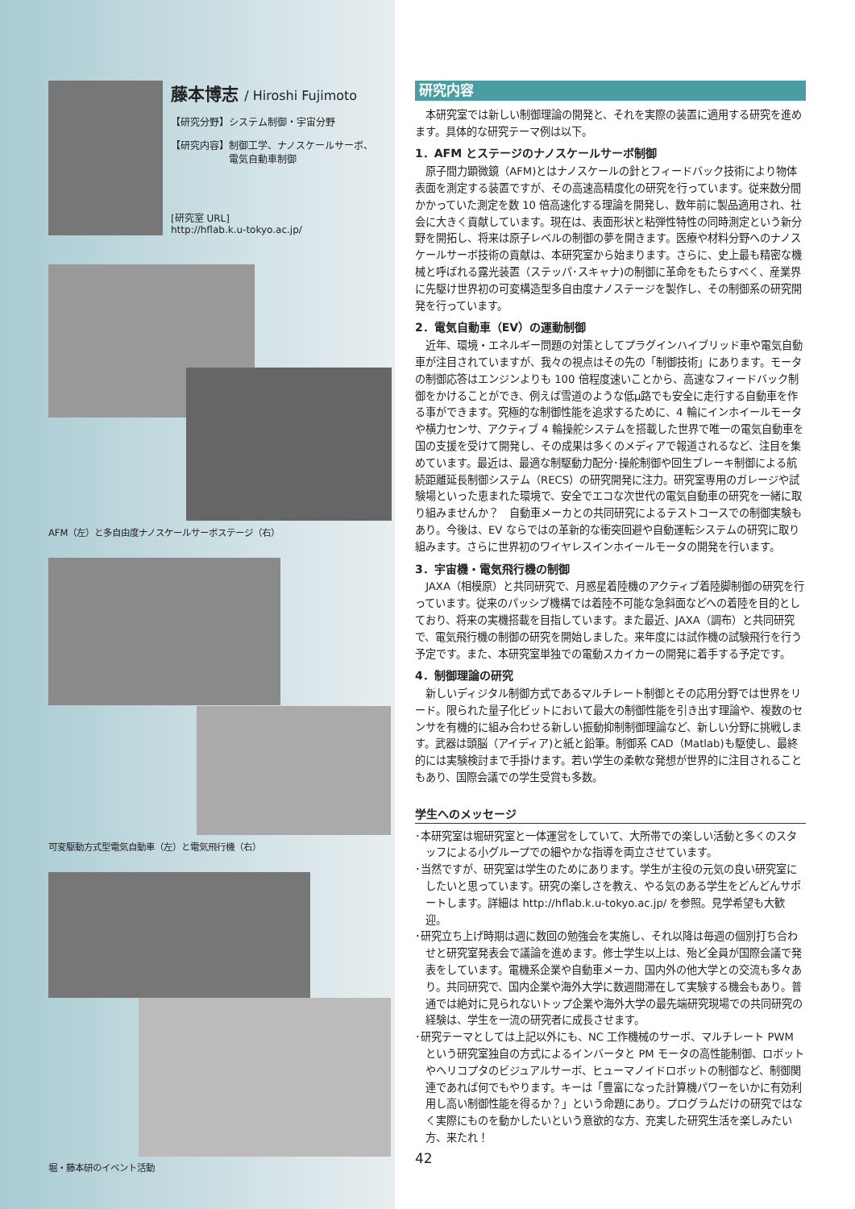藤本博志 / Hiroshi Fujimoto
【研究分野】システム制御・宇宙分野
【研究内容】制御工学、ナノスケールサーボ、
　　　　　　電気自動車制御
[研究室 URL]
http://hflab.k.u-tokyo.ac.jp/
AFM（左）と多自由度ナノスケールサーボステージ（右）
可変駆動方式型電気自動車（左）と電気飛行機（右）
堀・藤本研のイベント活動
研究内容
本研究室では新しい制御理論の開発と、それを実際の装置に適用する研究を進めます。具体的な研究テーマ例は以下。
1．AFM とステージのナノスケールサーボ制御
原子間力顕微鏡（AFM)とはナノスケールの針とフィードバック技術により物体表面を測定する装置ですが、その高速高精度化の研究を行っています。従来数分間かかっていた測定を数 10 倍高速化する理論を開発し、数年前に製品適用され、社会に大きく貢献しています。現在は、表面形状と粘弾性特性の同時測定という新分野を開拓し、将来は原子レベルの制御の夢を開きます。医療や材料分野へのナノスケールサーボ技術の貢献は、本研究室から始まります。さらに、史上最も精密な機械と呼ばれる露光装置（ステッパ･スキャナ)の制御に革命をもたらすべく、産業界に先駆け世界初の可変構造型多自由度ナノステージを製作し、その制御系の研究開発を行っています。
2．電気自動車（EV）の運動制御
近年、環境・エネルギー問題の対策としてプラグインハイブリッド車や電気自動車が注目されていますが、我々の視点はその先の「制御技術」にあります。モータの制御応答はエンジンよりも 100 倍程度速いことから、高速なフィードバック制御をかけることができ、例えば雪道のような低μ路でも安全に走行する自動車を作る事ができます。究極的な制御性能を追求するために、4 輪にインホイールモータや横力センサ、アクティブ 4 輪操舵システムを搭載した世界で唯一の電気自動車を国の支援を受けて開発し、その成果は多くのメディアで報道されるなど、注目を集めています。最近は、最適な制駆動力配分･操舵制御や回生ブレーキ制御による航続距離延長制御システム（RECS）の研究開発に注力。研究室専用のガレージや試験場といった恵まれた環境で、安全でエコな次世代の電気自動車の研究を一緒に取り組みませんか？　自動車メーカとの共同研究によるテストコースでの制御実験もあり。今後は、EV ならではの革新的な衝突回避や自動運転システムの研究に取り組みます。さらに世界初のワイヤレスインホイールモータの開発を行います。
3．宇宙機・電気飛行機の制御
JAXA（相模原）と共同研究で、月惑星着陸機のアクティブ着陸脚制御の研究を行っています。従来のパッシブ機構では着陸不可能な急斜面などへの着陸を目的としており、将来の実機搭載を目指しています。また最近、JAXA（調布）と共同研究で、電気飛行機の制御の研究を開始しました。来年度には試作機の試験飛行を行う予定です。また、本研究室単独での電動スカイカーの開発に着手する予定です。
4．制御理論の研究
新しいディジタル制御方式であるマルチレート制御とその応用分野では世界をリード。限られた量子化ビットにおいて最大の制御性能を引き出す理論や、複数のセンサを有機的に組み合わせる新しい振動抑制制御理論など、新しい分野に挑戦します。武器は頭脳（アイディア)と紙と鉛筆。制御系 CAD（Matlab)も駆使し、最終的には実験検討まで手掛けます。若い学生の柔軟な発想が世界的に注目されることもあり、国際会議での学生受賞も多数。
学生へのメッセージ
･本研究室は堀研究室と一体運営をしていて、大所帯での楽しい活動と多くのスタッフによる小グループでの細やかな指導を両立させています。
･当然ですが、研究室は学生のためにあります。学生が主役の元気の良い研究室にしたいと思っています。研究の楽しさを教え、やる気のある学生をどんどんサポートします。詳細は http://hflab.k.u-tokyo.ac.jp/ を参照。見学希望も大歓迎。
･研究立ち上げ時期は週に数回の勉強会を実施し、それ以降は毎週の個別打ち合わせと研究室発表会で議論を進めます。修士学生以上は、殆ど全員が国際会議で発表をしています。電機系企業や自動車メーカ、国内外の他大学との交流も多々あり。共同研究で、国内企業や海外大学に数週間滞在して実験する機会もあり。普通では絶対に見られないトップ企業や海外大学の最先端研究現場での共同研究の経験は、学生を一流の研究者に成長させます。
･研究テーマとしては上記以外にも、NC 工作機械のサーボ、マルチレート PWM という研究室独自の方式によるインバータと PM モータの高性能制御、ロボットやヘリコプタのビジュアルサーボ、ヒューマノイドロボットの制御など、制御関連であれば何でもやります。キーは「豊富になった計算機パワーをいかに有効利用し高い制御性能を得るか？」という命題にあり。プログラムだけの研究ではなく実際にものを動かしたいという意欲的な方、充実した研究生活を楽しみたい方、来たれ！
42